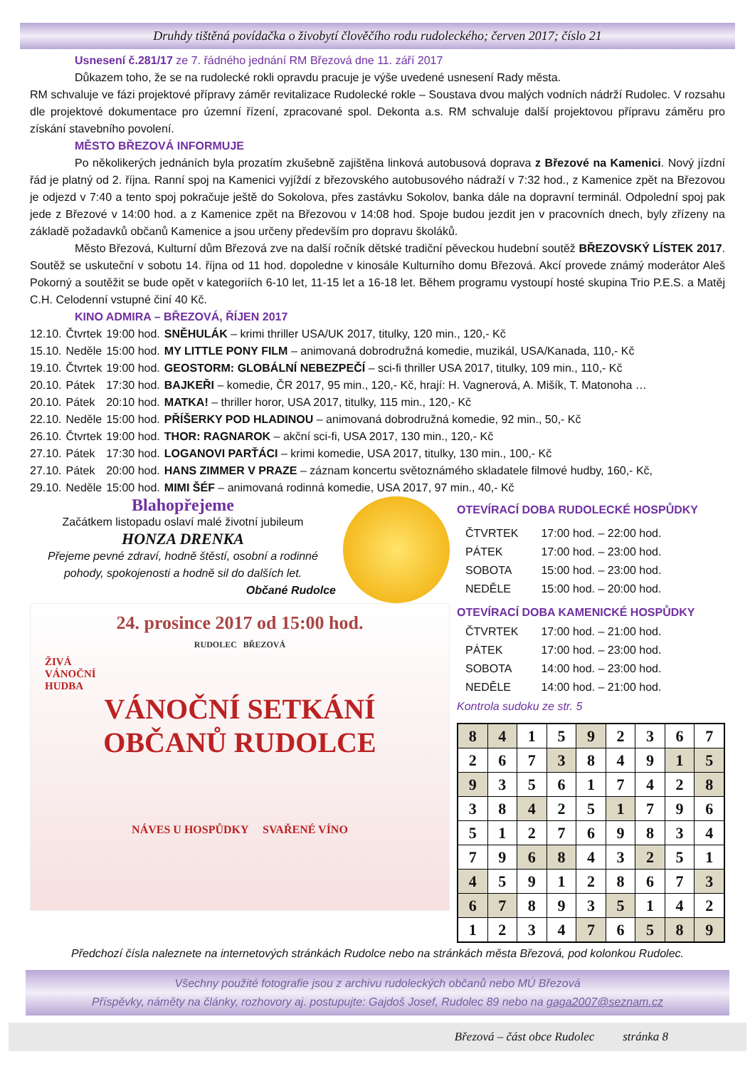Druhdy tištěná povídačka o živobytí člověčího rodu rudoleckého; červen 2017; číslo 21
Usnesení č.281/17 ze 7. řádného jednání RM Březová dne 11. září 2017
Důkazem toho, že se na rudolecké rokli opravdu pracuje je výše uvedené usnesení Rady města.
RM schvaluje ve fázi projektové přípravy záměr revitalizace Rudolecké rokle – Soustava dvou malých vodních nádrží Rudolec. V rozsahu dle projektové dokumentace pro územní řízení, zpracované spol. Dekonta a.s. RM schvaluje další projektovou přípravu záměru pro získání stavebního povolení.
MĚSTO BŘEZOVÁ INFORMUJE
Po několikerých jednáních byla prozatím zkušebně zajištěna linková autobusová doprava z Březové na Kamenici. Nový jízdní řád je platný od 2. října. Ranní spoj na Kamenici vyjíždí z březovského autobusového nádraží v 7:32 hod., z Kamenice zpět na Březovou je odjezd v 7:40 a tento spoj pokračuje ještě do Sokolova, přes zastávku Sokolov, banka dále na dopravní terminál. Odpolední spoj pak jede z Březové v 14:00 hod. a z Kamenice zpět na Březovou v 14:08 hod. Spoje budou jezdit jen v pracovních dnech, byly zřízeny na základě požadavků občanů Kamenice a jsou určeny především pro dopravu školáků.
Město Březová, Kulturní dům Březová zve na další ročník dětské tradiční pěveckou hudební soutěž BŘEZOVSKÝ LÍSTEK 2017. Soutěž se uskuteční v sobotu 14. října od 11 hod. dopoledne v kinosále Kulturního domu Březová. Akcí provede známý moderátor Aleš Pokorný a soutěžit se bude opět v kategoriích 6-10 let, 11-15 let a 16-18 let. Během programu vystoupí hosté skupina Trio P.E.S. a Matěj C.H. Celodenní vstupné činí 40 Kč.
KINO ADMIRA – BŘEZOVÁ, ŘÍJEN 2017
| 12.10. | Čtvrtek | 19:00 hod. | SNĚHULÁK – krimi thriller USA/UK 2017, titulky, 120 min., 120,- Kč |
| 15.10. | Neděle | 15:00 hod. | MY LITTLE PONY FILM – animovaná dobrodružná komedie, muzikál, USA/Kanada, 110,- Kč |
| 19.10. | Čtvrtek | 19:00 hod. | GEOSTORM: GLOBÁLNÍ NEBEZPEČÍ – sci-fi thriller USA 2017, titulky, 109 min., 110,- Kč |
| 20.10. | Pátek | 17:30 hod. | BAJKEŘI – komedie, ČR 2017, 95 min., 120,- Kč, hrají: H. Vagnerová, A. Mišík, T. Matonoha … |
| 20.10. | Pátek | 20:10 hod. | MATKA! – thriller horor, USA 2017, titulky, 115 min., 120,- Kč |
| 22.10. | Neděle | 15:00 hod. | PŘÍŠERKY POD HLADINOU – animovaná dobrodružná komedie, 92 min., 50,- Kč |
| 26.10. | Čtvrtek | 19:00 hod. | THOR: RAGNAROK – akční sci-fi, USA 2017, 130 min., 120,- Kč |
| 27.10. | Pátek | 17:30 hod. | LOGANOVI PARŤÁCI – krimi komedie, USA 2017, titulky, 130 min., 100,- Kč |
| 27.10. | Pátek | 20:00 hod. | HANS ZIMMER V PRAZE – záznam koncertu světoznámého skladatele filmové hudby, 160,- Kč, |
| 29.10. | Neděle | 15:00 hod. | MIMI ŠÉF – animovaná rodinná komedie, USA 2017, 97 min., 40,- Kč |
Blahopřejeme
Začátkem listopadu oslaví malé životní jubileum
HONZA DRENKA
Přejeme pevné zdraví, hodně štěstí, osobní a rodinné pohody, spokojenosti a hodně sil do dalších let.
Občané Rudolce
24. prosince 2017 od 15:00 hod.
RUDOLEC BŘEZOVÁ
ŽIVÁ
VÁNOČNÍ
HUDBA
VÁNOČNÍ SETKÁNÍ
OBČANŮ RUDOLCE
NÁVES U HOSPŮDKY SVAŘENÉ VÍNO
OTEVÍRACÍ DOBA RUDOLECKÉ HOSPŮDKY
| ČTVRTEK | 17:00 hod. – 22:00 hod. |
| PÁTEK | 17:00 hod. – 23:00 hod. |
| SOBOTA | 15:00 hod. – 23:00 hod. |
| NEDĚLE | 15:00 hod. – 20:00 hod. |
OTEVÍRACÍ DOBA KAMENICKÉ HOSPŮDKY
| ČTVRTEK | 17:00 hod. – 21:00 hod. |
| PÁTEK | 17:00 hod. – 23:00 hod. |
| SOBOTA | 14:00 hod. – 23:00 hod. |
| NEDĚLE | 14:00 hod. – 21:00 hod. |
Kontrola sudoku ze str. 5
| 8 | 4 | 1 | 5 | 9 | 2 | 3 | 6 | 7 |
| 2 | 6 | 7 | 3 | 8 | 4 | 9 | 1 | 5 |
| 9 | 3 | 5 | 6 | 1 | 7 | 4 | 2 | 8 |
| 3 | 8 | 4 | 2 | 5 | 1 | 7 | 9 | 6 |
| 5 | 1 | 2 | 7 | 6 | 9 | 8 | 3 | 4 |
| 7 | 9 | 6 | 8 | 4 | 3 | 2 | 5 | 1 |
| 4 | 5 | 9 | 1 | 2 | 8 | 6 | 7 | 3 |
| 6 | 7 | 8 | 9 | 3 | 5 | 1 | 4 | 2 |
| 1 | 2 | 3 | 4 | 7 | 6 | 5 | 8 | 9 |
Předchozí čísla naleznete na internetových stránkách Rudolce nebo na stránkách města Březová, pod kolonkou Rudolec.
Všechny použité fotografie jsou z archivu rudoleckých občanů nebo MÚ Březová
Příspěvky, náměty na články, rozhovory aj. postupujte: Gajdoš Josef, Rudolec 89 nebo na gaga2007@seznam.cz
Březová – část obce Rudolec stránka 8